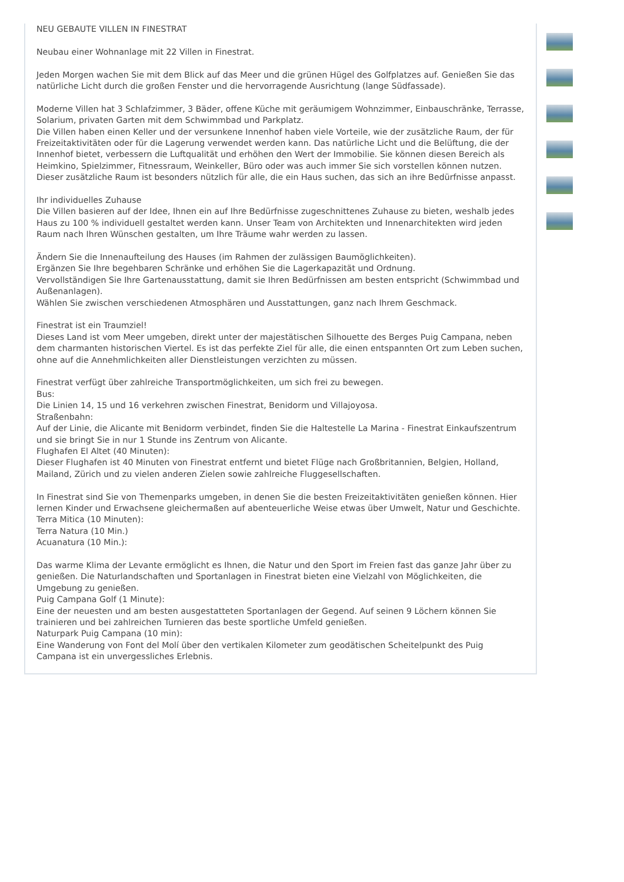NEU GEBAUTE VILLEN IN FINESTRAT
Neubau einer Wohnanlage mit 22 Villen in Finestrat.
Jeden Morgen wachen Sie mit dem Blick auf das Meer und die grünen Hügel des Golfplatzes auf. Genießen Sie das natürliche Licht durch die großen Fenster und die hervorragende Ausrichtung (lange Südfassade).
Moderne Villen hat 3 Schlafzimmer, 3 Bäder, offene Küche mit geräumigem Wohnzimmer, Einbauschränke, Terrasse, Solarium, privaten Garten mit dem Schwimmbad und Parkplatz.
Die Villen haben einen Keller und der versunkene Innenhof haben viele Vorteile, wie der zusätzliche Raum, der für Freizeitaktivitäten oder für die Lagerung verwendet werden kann. Das natürliche Licht und die Belüftung, die der Innenhof bietet, verbessern die Luftqualität und erhöhen den Wert der Immobilie. Sie können diesen Bereich als Heimkino, Spielzimmer, Fitnessraum, Weinkeller, Büro oder was auch immer Sie sich vorstellen können nutzen. Dieser zusätzliche Raum ist besonders nützlich für alle, die ein Haus suchen, das sich an ihre Bedürfnisse anpasst.
Ihr individuelles Zuhause
Die Villen basieren auf der Idee, Ihnen ein auf Ihre Bedürfnisse zugeschnittenes Zuhause zu bieten, weshalb jedes Haus zu 100 % individuell gestaltet werden kann. Unser Team von Architekten und Innenarchitekten wird jeden Raum nach Ihren Wünschen gestalten, um Ihre Träume wahr werden zu lassen.
Ändern Sie die Innenaufteilung des Hauses (im Rahmen der zulässigen Baumöglichkeiten).
Ergänzen Sie Ihre begehbaren Schränke und erhöhen Sie die Lagerkapazität und Ordnung.
Vervollständigen Sie Ihre Gartenausstattung, damit sie Ihren Bedürfnissen am besten entspricht (Schwimmbad und Außenanlagen).
Wählen Sie zwischen verschiedenen Atmosphären und Ausstattungen, ganz nach Ihrem Geschmack.
Finestrat ist ein Traumziel!
Dieses Land ist vom Meer umgeben, direkt unter der majestätischen Silhouette des Berges Puig Campana, neben dem charmanten historischen Viertel. Es ist das perfekte Ziel für alle, die einen entspannten Ort zum Leben suchen, ohne auf die Annehmlichkeiten aller Dienstleistungen verzichten zu müssen.
Finestrat verfügt über zahlreiche Transportmöglichkeiten, um sich frei zu bewegen.
Bus:
Die Linien 14, 15 und 16 verkehren zwischen Finestrat, Benidorm und Villajoyosa.
Straßenbahn:
Auf der Linie, die Alicante mit Benidorm verbindet, finden Sie die Haltestelle La Marina - Finestrat Einkaufszentrum und sie bringt Sie in nur 1 Stunde ins Zentrum von Alicante.
Flughafen El Altet (40 Minuten):
Dieser Flughafen ist 40 Minuten von Finestrat entfernt und bietet Flüge nach Großbritannien, Belgien, Holland, Mailand, Zürich und zu vielen anderen Zielen sowie zahlreiche Fluggesellschaften.
In Finestrat sind Sie von Themenparks umgeben, in denen Sie die besten Freizeitaktivitäten genießen können. Hier lernen Kinder und Erwachsene gleichermaßen auf abenteuerliche Weise etwas über Umwelt, Natur und Geschichte.
Terra Mitica (10 Minuten):
Terra Natura (10 Min.)
Acuanatura (10 Min.):
Das warme Klima der Levante ermöglicht es Ihnen, die Natur und den Sport im Freien fast das ganze Jahr über zu genießen. Die Naturlandschaften und Sportanlagen in Finestrat bieten eine Vielzahl von Möglichkeiten, die Umgebung zu genießen.
Puig Campana Golf (1 Minute):
Eine der neuesten und am besten ausgestatteten Sportanlagen der Gegend. Auf seinen 9 Löchern können Sie trainieren und bei zahlreichen Turnieren das beste sportliche Umfeld genießen.
Naturpark Puig Campana (10 min):
Eine Wanderung von Font del Molí über den vertikalen Kilometer zum geodätischen Scheitelpunkt des Puig Campana ist ein unvergessliches Erlebnis.